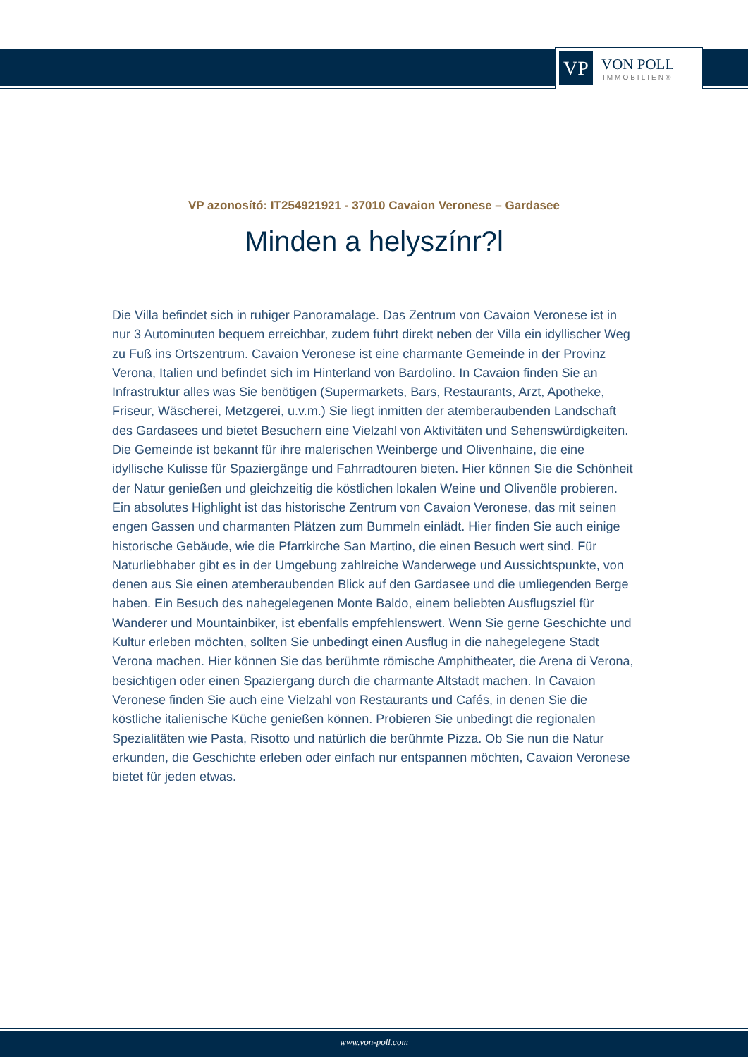VP
VON POLL
IMMOBILIEN®
VP azonosító: IT254921921 - 37010 Cavaion Veronese – Gardasee
Minden a helyszínr?l
Die Villa befindet sich in ruhiger Panoramalage. Das Zentrum von Cavaion Veronese ist in nur 3 Autominuten bequem erreichbar, zudem führt direkt neben der Villa ein idyllischer Weg zu Fuß ins Ortszentrum. Cavaion Veronese ist eine charmante Gemeinde in der Provinz Verona, Italien und befindet sich im Hinterland von Bardolino. In Cavaion finden Sie an Infrastruktur alles was Sie benötigen (Supermarkets, Bars, Restaurants, Arzt, Apotheke, Friseur, Wäscherei, Metzgerei, u.v.m.) Sie liegt inmitten der atemberaubenden Landschaft des Gardasees und bietet Besuchern eine Vielzahl von Aktivitäten und Sehenswürdigkeiten. Die Gemeinde ist bekannt für ihre malerischen Weinberge und Olivenhaine, die eine idyllische Kulisse für Spaziergänge und Fahrradtouren bieten. Hier können Sie die Schönheit der Natur genießen und gleichzeitig die köstlichen lokalen Weine und Olivenöle probieren. Ein absolutes Highlight ist das historische Zentrum von Cavaion Veronese, das mit seinen engen Gassen und charmanten Plätzen zum Bummeln einlädt. Hier finden Sie auch einige historische Gebäude, wie die Pfarrkirche San Martino, die einen Besuch wert sind. Für Naturliebhaber gibt es in der Umgebung zahlreiche Wanderwege und Aussichtspunkte, von denen aus Sie einen atemberaubenden Blick auf den Gardasee und die umliegenden Berge haben. Ein Besuch des nahegelegenen Monte Baldo, einem beliebten Ausflugsziel für Wanderer und Mountainbiker, ist ebenfalls empfehlenswert. Wenn Sie gerne Geschichte und Kultur erleben möchten, sollten Sie unbedingt einen Ausflug in die nahegelegene Stadt Verona machen. Hier können Sie das berühmte römische Amphitheater, die Arena di Verona, besichtigen oder einen Spaziergang durch die charmante Altstadt machen. In Cavaion Veronese finden Sie auch eine Vielzahl von Restaurants und Cafés, in denen Sie die köstliche italienische Küche genießen können. Probieren Sie unbedingt die regionalen Spezialitäten wie Pasta, Risotto und natürlich die berühmte Pizza. Ob Sie nun die Natur erkunden, die Geschichte erleben oder einfach nur entspannen möchten, Cavaion Veronese bietet für jeden etwas.
www.von-poll.com